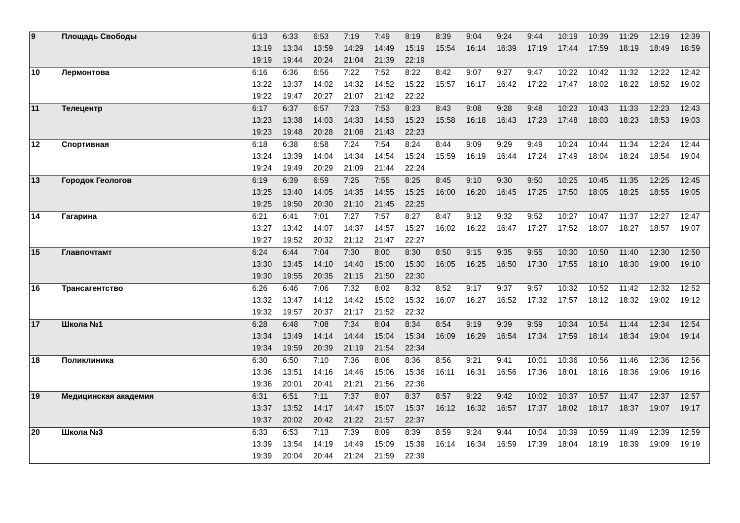| 9 | Площадь Свободы | 6:13 | 6:33 | 6:53 | 7:19 | 7:49 | 8:19 | 8:39 | 9:04 | 9:24 | 9:44 | 10:19 | 10:39 | 11:29 | 12:19 | 12:39 |
| | | 13:19 | 13:34 | 13:59 | 14:29 | 14:49 | 15:19 | 15:54 | 16:14 | 16:39 | 17:19 | 17:44 | 17:59 | 18:19 | 18:49 | 18:59 |
| | | 19:19 | 19:44 | 20:24 | 21:04 | 21:39 | 22:19 | | | | | | | | | |
| 10 | Лермонтова | 6:16 | 6:36 | 6:56 | 7:22 | 7:52 | 8:22 | 8:42 | 9:07 | 9:27 | 9:47 | 10:22 | 10:42 | 11:32 | 12:22 | 12:42 |
| | | 13:22 | 13:37 | 14:02 | 14:32 | 14:52 | 15:22 | 15:57 | 16:17 | 16:42 | 17:22 | 17:47 | 18:02 | 18:22 | 18:52 | 19:02 |
| | | 19:22 | 19:47 | 20:27 | 21:07 | 21:42 | 22:22 | | | | | | | | | |
| 11 | Телецентр | 6:17 | 6:37 | 6:57 | 7:23 | 7:53 | 8:23 | 8:43 | 9:08 | 9:28 | 9:48 | 10:23 | 10:43 | 11:33 | 12:23 | 12:43 |
| | | 13:23 | 13:38 | 14:03 | 14:33 | 14:53 | 15:23 | 15:58 | 16:18 | 16:43 | 17:23 | 17:48 | 18:03 | 18:23 | 18:53 | 19:03 |
| | | 19:23 | 19:48 | 20:28 | 21:08 | 21:43 | 22:23 | | | | | | | | | |
| 12 | Спортивная | 6:18 | 6:38 | 6:58 | 7:24 | 7:54 | 8:24 | 8:44 | 9:09 | 9:29 | 9:49 | 10:24 | 10:44 | 11:34 | 12:24 | 12:44 |
| | | 13:24 | 13:39 | 14:04 | 14:34 | 14:54 | 15:24 | 15:59 | 16:19 | 16:44 | 17:24 | 17:49 | 18:04 | 18:24 | 18:54 | 19:04 |
| | | 19:24 | 19:49 | 20:29 | 21:09 | 21:44 | 22:24 | | | | | | | | | |
| 13 | Городок Геологов | 6:19 | 6:39 | 6:59 | 7:25 | 7:55 | 8:25 | 8:45 | 9:10 | 9:30 | 9:50 | 10:25 | 10:45 | 11:35 | 12:25 | 12:45 |
| | | 13:25 | 13:40 | 14:05 | 14:35 | 14:55 | 15:25 | 16:00 | 16:20 | 16:45 | 17:25 | 17:50 | 18:05 | 18:25 | 18:55 | 19:05 |
| | | 19:25 | 19:50 | 20:30 | 21:10 | 21:45 | 22:25 | | | | | | | | | |
| 14 | Гагарина | 6:21 | 6:41 | 7:01 | 7:27 | 7:57 | 8:27 | 8:47 | 9:12 | 9:32 | 9:52 | 10:27 | 10:47 | 11:37 | 12:27 | 12:47 |
| | | 13:27 | 13:42 | 14:07 | 14:37 | 14:57 | 15:27 | 16:02 | 16:22 | 16:47 | 17:27 | 17:52 | 18:07 | 18:27 | 18:57 | 19:07 |
| | | 19:27 | 19:52 | 20:32 | 21:12 | 21:47 | 22:27 | | | | | | | | | |
| 15 | Главпочтамт | 6:24 | 6:44 | 7:04 | 7:30 | 8:00 | 8:30 | 8:50 | 9:15 | 9:35 | 9:55 | 10:30 | 10:50 | 11:40 | 12:30 | 12:50 |
| | | 13:30 | 13:45 | 14:10 | 14:40 | 15:00 | 15:30 | 16:05 | 16:25 | 16:50 | 17:30 | 17:55 | 18:10 | 18:30 | 19:00 | 19:10 |
| | | 19:30 | 19:55 | 20:35 | 21:15 | 21:50 | 22:30 | | | | | | | | | |
| 16 | Трансагентство | 6:26 | 6:46 | 7:06 | 7:32 | 8:02 | 8:32 | 8:52 | 9:17 | 9:37 | 9:57 | 10:32 | 10:52 | 11:42 | 12:32 | 12:52 |
| | | 13:32 | 13:47 | 14:12 | 14:42 | 15:02 | 15:32 | 16:07 | 16:27 | 16:52 | 17:32 | 17:57 | 18:12 | 18:32 | 19:02 | 19:12 |
| | | 19:32 | 19:57 | 20:37 | 21:17 | 21:52 | 22:32 | | | | | | | | | |
| 17 | Школа №1 | 6:28 | 6:48 | 7:08 | 7:34 | 8:04 | 8:34 | 8:54 | 9:19 | 9:39 | 9:59 | 10:34 | 10:54 | 11:44 | 12:34 | 12:54 |
| | | 13:34 | 13:49 | 14:14 | 14:44 | 15:04 | 15:34 | 16:09 | 16:29 | 16:54 | 17:34 | 17:59 | 18:14 | 18:34 | 19:04 | 19:14 |
| | | 19:34 | 19:59 | 20:39 | 21:19 | 21:54 | 22:34 | | | | | | | | | |
| 18 | Поликлиника | 6:30 | 6:50 | 7:10 | 7:36 | 8:06 | 8:36 | 8:56 | 9:21 | 9:41 | 10:01 | 10:36 | 10:56 | 11:46 | 12:36 | 12:56 |
| | | 13:36 | 13:51 | 14:16 | 14:46 | 15:06 | 15:36 | 16:11 | 16:31 | 16:56 | 17:36 | 18:01 | 18:16 | 18:36 | 19:06 | 19:16 |
| | | 19:36 | 20:01 | 20:41 | 21:21 | 21:56 | 22:36 | | | | | | | | | |
| 19 | Медицинская академия | 6:31 | 6:51 | 7:11 | 7:37 | 8:07 | 8:37 | 8:57 | 9:22 | 9:42 | 10:02 | 10:37 | 10:57 | 11:47 | 12:37 | 12:57 |
| | | 13:37 | 13:52 | 14:17 | 14:47 | 15:07 | 15:37 | 16:12 | 16:32 | 16:57 | 17:37 | 18:02 | 18:17 | 18:37 | 19:07 | 19:17 |
| | | 19:37 | 20:02 | 20:42 | 21:22 | 21:57 | 22:37 | | | | | | | | | |
| 20 | Школа №3 | 6:33 | 6:53 | 7:13 | 7:39 | 8:09 | 8:39 | 8:59 | 9:24 | 9:44 | 10:04 | 10:39 | 10:59 | 11:49 | 12:39 | 12:59 |
| | | 13:39 | 13:54 | 14:19 | 14:49 | 15:09 | 15:39 | 16:14 | 16:34 | 16:59 | 17:39 | 18:04 | 18:19 | 18:39 | 19:09 | 19:19 |
| | | 19:39 | 20:04 | 20:44 | 21:24 | 21:59 | 22:39 | | | | | | | | | |